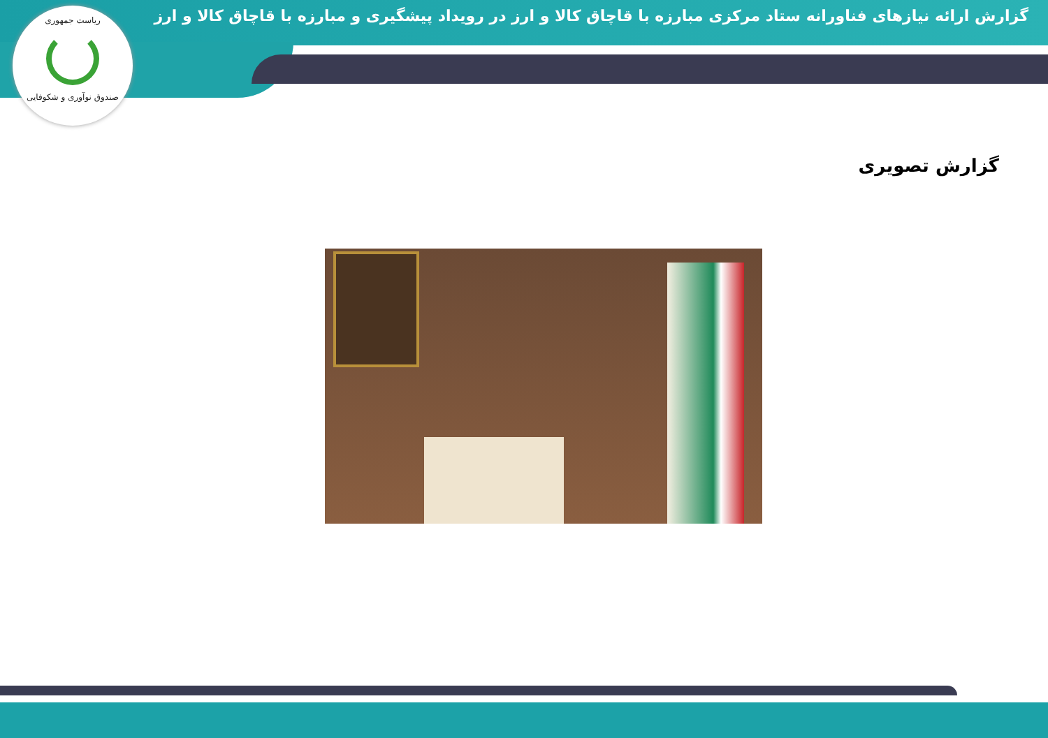گزارش ارائه نیازهای فناورانه ستاد مرکزی مبارزه با قاچاق کالا و ارز در رویداد پیشگیری و مبارزه با قاچاق کالا و ارز
ریاست جمهوری
صندوق نوآوری و شکوفایی
گزارش تصویری